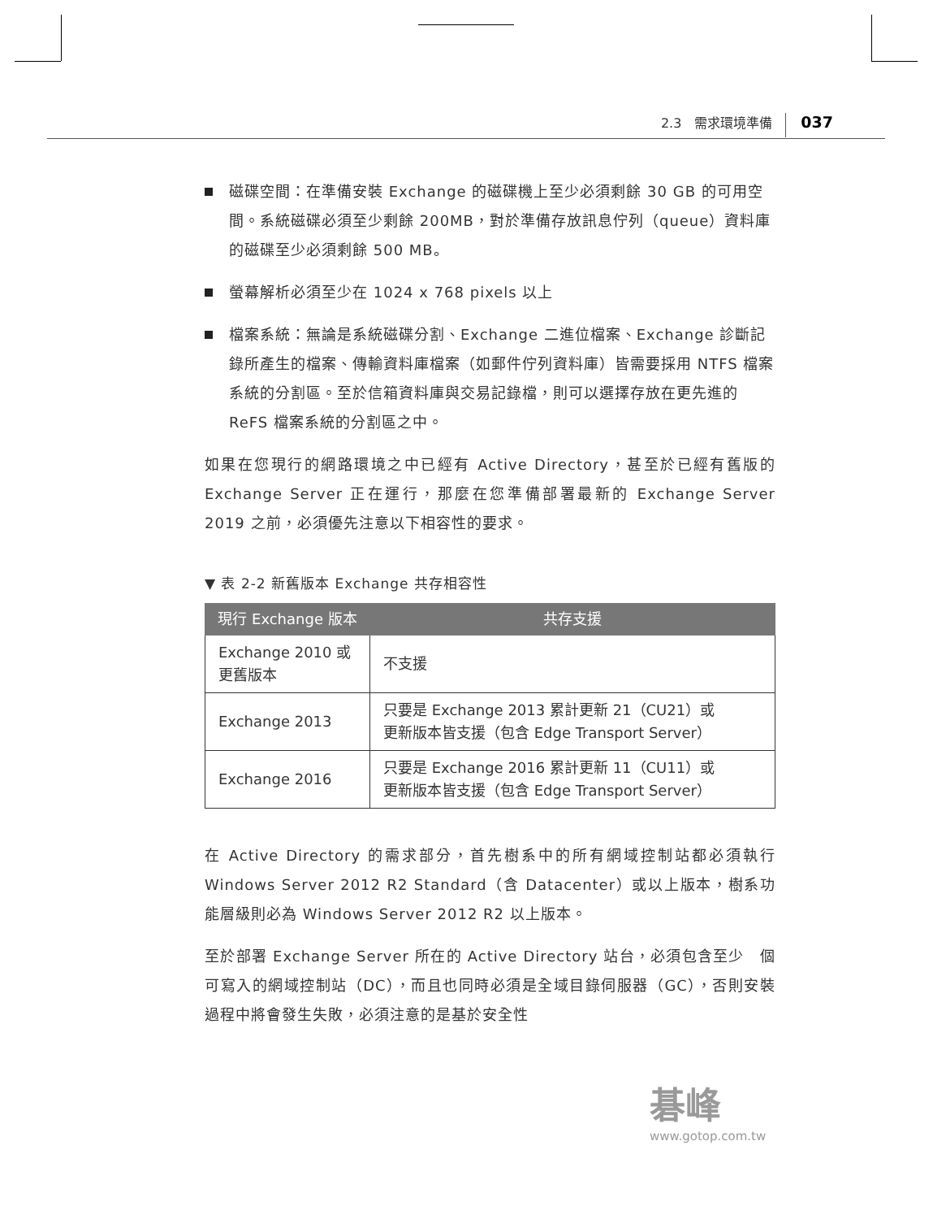2.3　需求環境準備 037
磁碟空間：在準備安裝 Exchange 的磁碟機上至少必須剩餘 30 GB 的可用空間。系統磁碟必須至少剩餘 200MB，對於準備存放訊息佇列（queue）資料庫的磁碟至少必須剩餘 500 MB。
螢幕解析必須至少在 1024 x 768 pixels 以上
檔案系統：無論是系統磁碟分割、Exchange 二進位檔案、Exchange 診斷記錄所產生的檔案、傳輸資料庫檔案（如郵件佇列資料庫）皆需要採用 NTFS 檔案系統的分割區。至於信箱資料庫與交易記錄檔，則可以選擇存放在更先進的 ReFS 檔案系統的分割區之中。
如果在您現行的網路環境之中已經有 Active Directory，甚至於已經有舊版的 Exchange Server 正在運行，那麼在您準備部署最新的 Exchange Server 2019 之前，必須優先注意以下相容性的要求。
▼ 表 2-2 新舊版本 Exchange 共存相容性
| 現行 Exchange 版本 | 共存支援 |
| --- | --- |
| Exchange 2010 或 更舊版本 | 不支援 |
| Exchange 2013 | 只要是 Exchange 2013 累計更新 21（CU21）或 更新版本皆支援（包含 Edge Transport Server） |
| Exchange 2016 | 只要是 Exchange 2016 累計更新 11（CU11）或 更新版本皆支援（包含 Edge Transport Server） |
在 Active Directory 的需求部分，首先樹系中的所有網域控制站都必須執行 Windows Server 2012 R2 Standard（含 Datacenter）或以上版本，樹系功能層級則必為 Windows Server 2012 R2 以上版本。
至於部署 Exchange Server 所在的 Active Directory 站台，必須包含至少　個可寫入的網域控制站（DC），而且也同時必須是全域目錄伺服器（GC），否則安裝過程中將會發生失敗，必須注意的是基於安全性
碁峰
www.gotop.com.tw